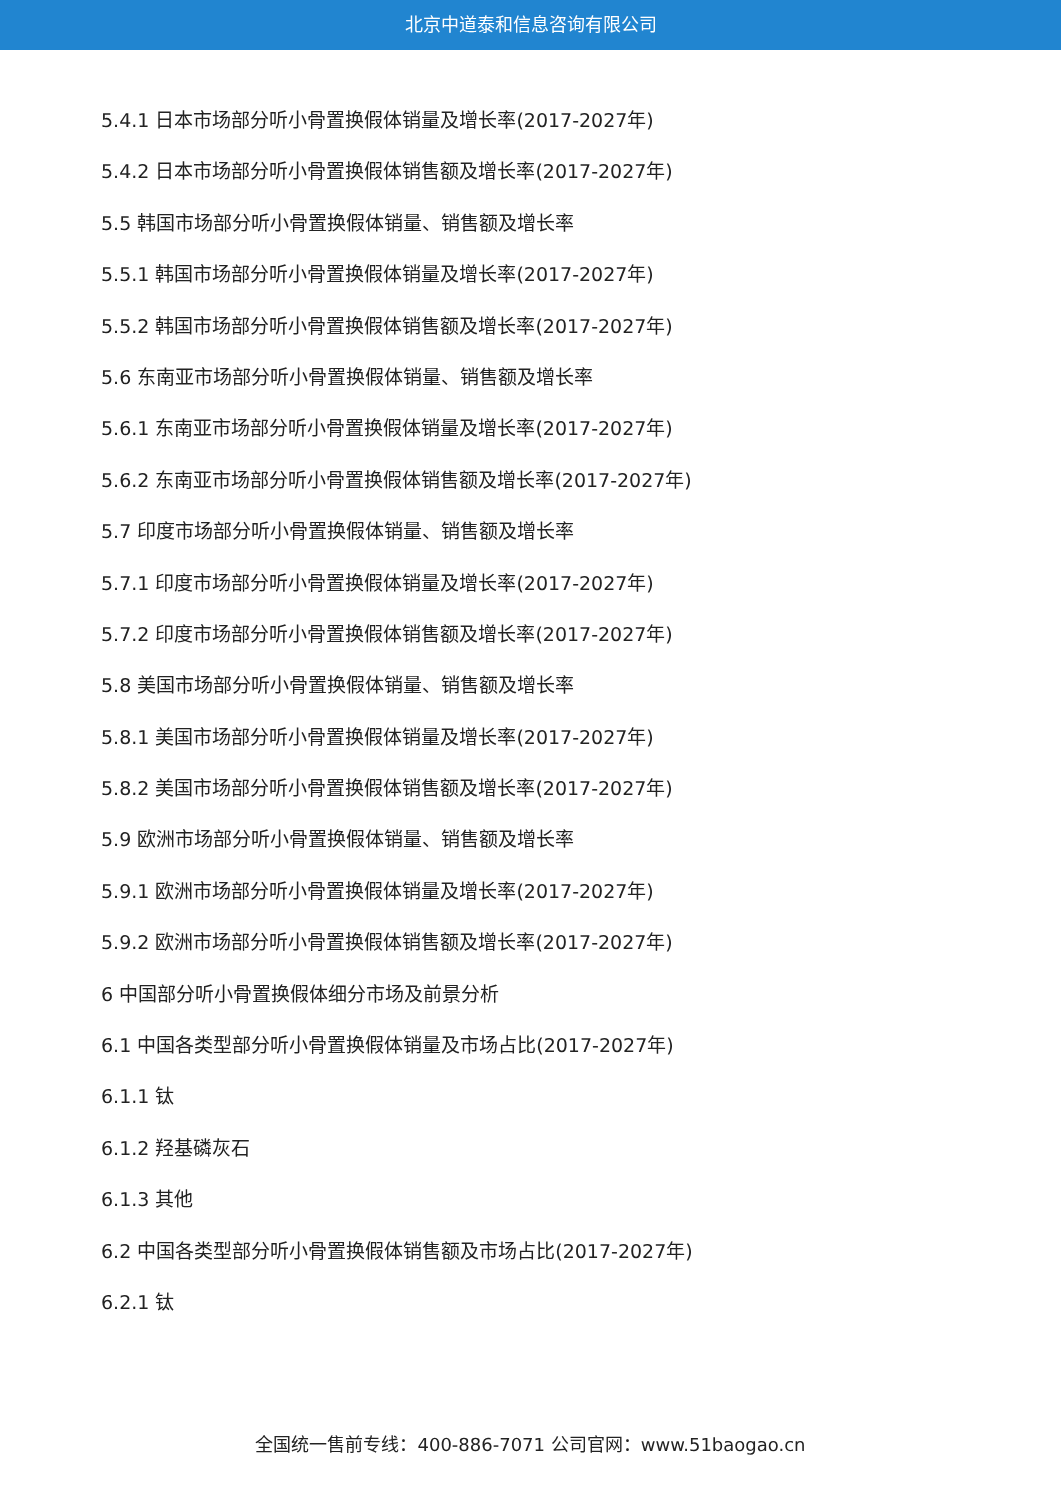北京中道泰和信息咨询有限公司
5.4.1 日本市场部分听小骨置换假体销量及增长率(2017-2027年)
5.4.2 日本市场部分听小骨置换假体销售额及增长率(2017-2027年)
5.5 韩国市场部分听小骨置换假体销量、销售额及增长率
5.5.1 韩国市场部分听小骨置换假体销量及增长率(2017-2027年)
5.5.2 韩国市场部分听小骨置换假体销售额及增长率(2017-2027年)
5.6 东南亚市场部分听小骨置换假体销量、销售额及增长率
5.6.1 东南亚市场部分听小骨置换假体销量及增长率(2017-2027年)
5.6.2 东南亚市场部分听小骨置换假体销售额及增长率(2017-2027年)
5.7 印度市场部分听小骨置换假体销量、销售额及增长率
5.7.1 印度市场部分听小骨置换假体销量及增长率(2017-2027年)
5.7.2 印度市场部分听小骨置换假体销售额及增长率(2017-2027年)
5.8 美国市场部分听小骨置换假体销量、销售额及增长率
5.8.1 美国市场部分听小骨置换假体销量及增长率(2017-2027年)
5.8.2 美国市场部分听小骨置换假体销售额及增长率(2017-2027年)
5.9 欧洲市场部分听小骨置换假体销量、销售额及增长率
5.9.1 欧洲市场部分听小骨置换假体销量及增长率(2017-2027年)
5.9.2 欧洲市场部分听小骨置换假体销售额及增长率(2017-2027年)
6 中国部分听小骨置换假体细分市场及前景分析
6.1 中国各类型部分听小骨置换假体销量及市场占比(2017-2027年)
6.1.1 钛
6.1.2 羟基磷灰石
6.1.3 其他
6.2 中国各类型部分听小骨置换假体销售额及市场占比(2017-2027年)
6.2.1 钛
全国统一售前专线：400-886-7071 公司官网：www.51baogao.cn